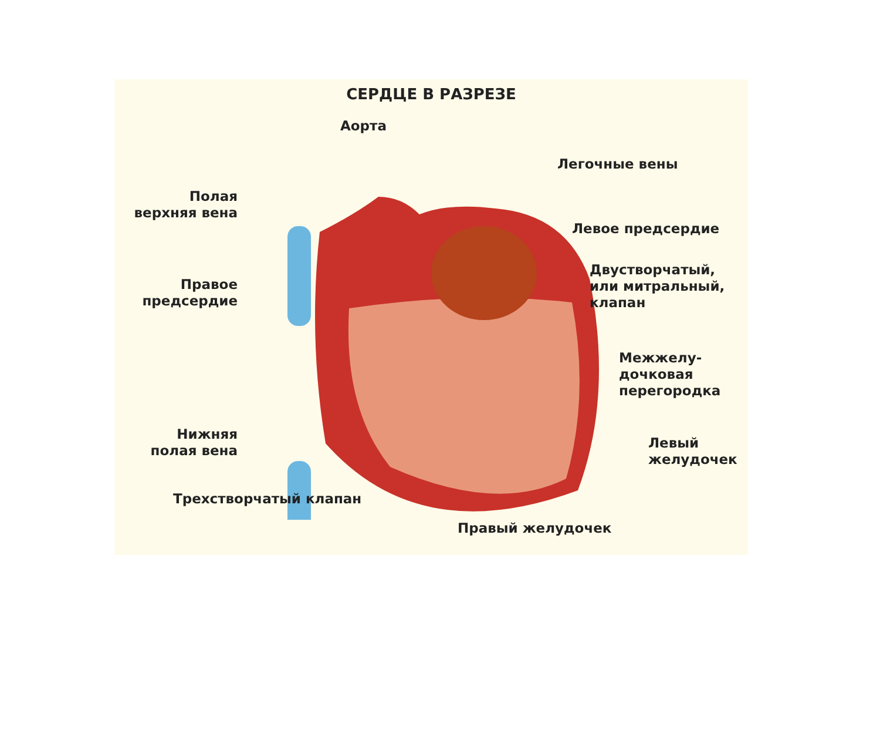СЕРДЦЕ В РАЗРЕЗЕ
Аорта
Легочные вены
Полая
верхняя вена
Левое предсердие
Правое
предсердие
Двустворчатый,
или митральный,
клапан
Межжелу-
дочковая
перегородка
Нижняя
полая вена
Левый
желудочек
Трехстворчатый клапан
Правый желудочек